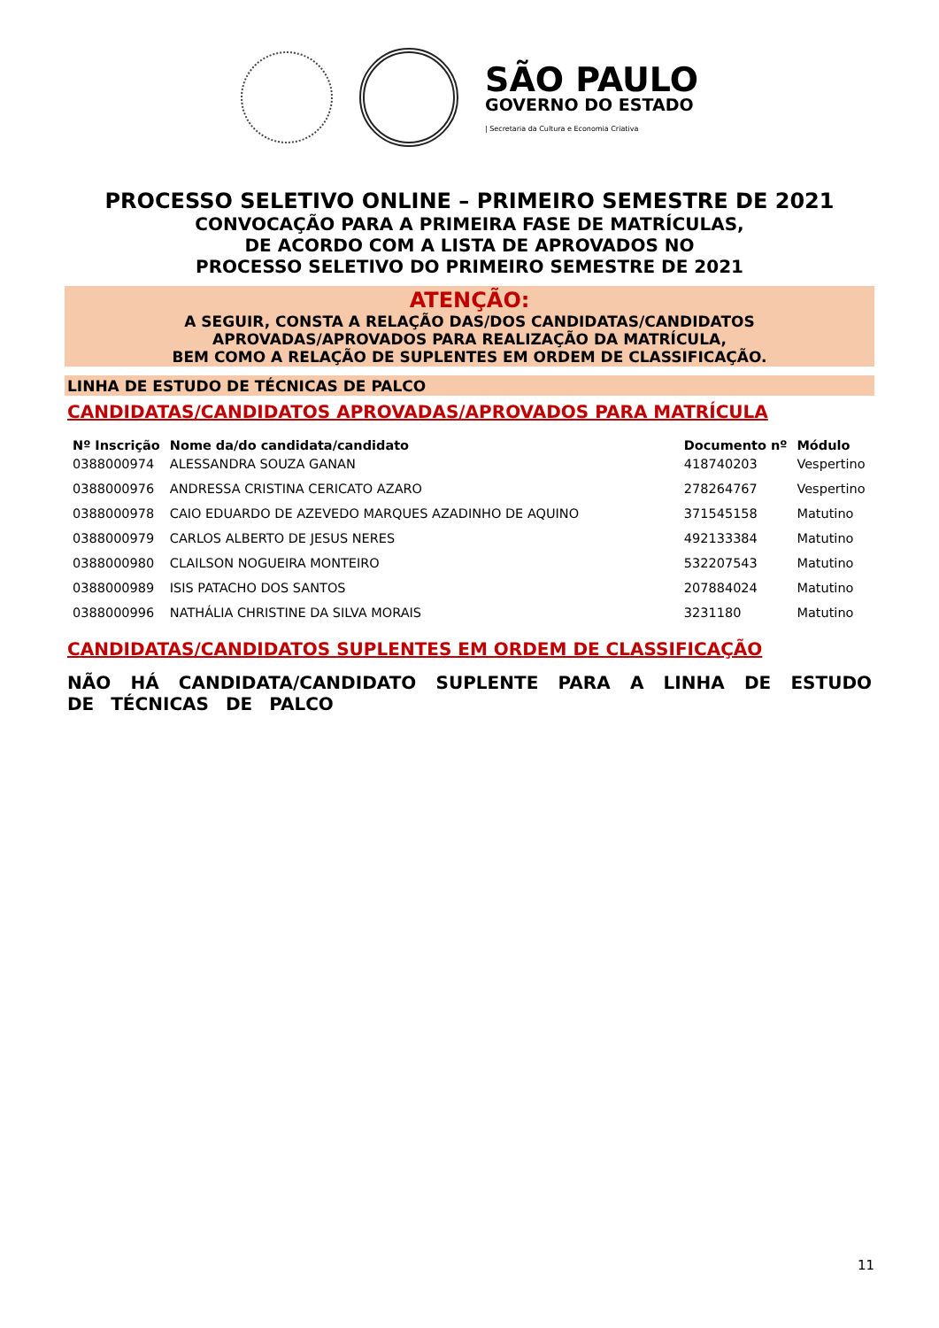SÃO PAULO
GOVERNO DO ESTADO
| Secretaria da Cultura e Economia Criativa
PROCESSO SELETIVO ONLINE – PRIMEIRO SEMESTRE DE 2021
CONVOCAÇÃO PARA A PRIMEIRA FASE DE MATRÍCULAS,
DE ACORDO COM A LISTA DE APROVADOS NO
PROCESSO SELETIVO DO PRIMEIRO SEMESTRE DE 2021
ATENÇÃO:
A SEGUIR, CONSTA A RELAÇÃO DAS/DOS CANDIDATAS/CANDIDATOS
APROVADAS/APROVADOS PARA REALIZAÇÃO DA MATRÍCULA,
BEM COMO A RELAÇÃO DE SUPLENTES EM ORDEM DE CLASSIFICAÇÃO.
LINHA DE ESTUDO DE TÉCNICAS DE PALCO
CANDIDATAS/CANDIDATOS APROVADAS/APROVADOS PARA MATRÍCULA
| Nº Inscrição | Nome da/do candidata/candidato | Documento nº | Módulo |
| --- | --- | --- | --- |
| 0388000974 | ALESSANDRA SOUZA GANAN | 418740203 | Vespertino |
| 0388000976 | ANDRESSA CRISTINA CERICATO AZARO | 278264767 | Vespertino |
| 0388000978 | CAIO EDUARDO DE AZEVEDO MARQUES AZADINHO DE AQUINO | 371545158 | Matutino |
| 0388000979 | CARLOS ALBERTO DE JESUS NERES | 492133384 | Matutino |
| 0388000980 | CLAILSON NOGUEIRA MONTEIRO | 532207543 | Matutino |
| 0388000989 | ISIS PATACHO DOS SANTOS | 207884024 | Matutino |
| 0388000996 | NATHÁLIA CHRISTINE DA SILVA MORAIS | 3231180 | Matutino |
CANDIDATAS/CANDIDATOS SUPLENTES EM ORDEM DE CLASSIFICAÇÃO
NÃO HÁ CANDIDATA/CANDIDATO SUPLENTE PARA A LINHA DE ESTUDO DE TÉCNICAS DE PALCO
11